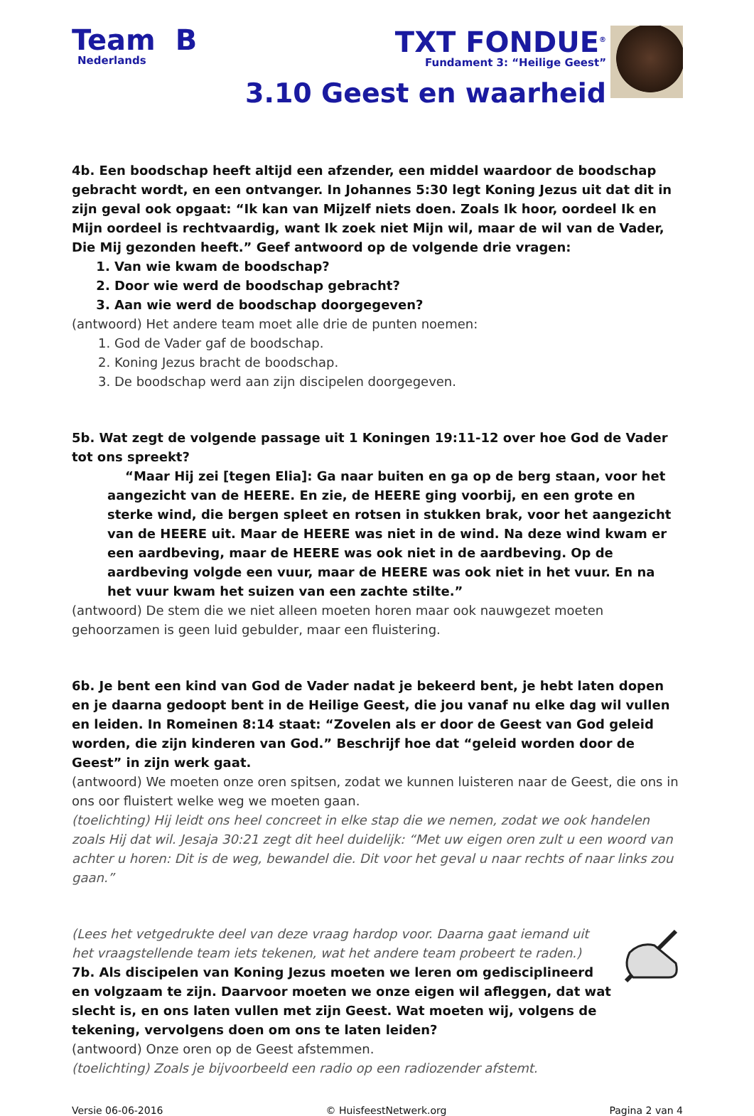Team B
Nederlands
TXT FONDUE<sup>®</sup>
Fundament 3: “Heilige Geest”
3.10 Geest en waarheid
4b. Een boodschap heeft altijd een afzender, een middel waardoor de boodschap gebracht wordt, en een ontvanger. In Johannes 5:30 legt Koning Jezus uit dat dit in zijn geval ook opgaat: “Ik kan van Mijzelf niets doen. Zoals Ik hoor, oordeel Ik en Mijn oordeel is rechtvaardig, want Ik zoek niet Mijn wil, maar de wil van de Vader, Die Mij gezonden heeft.” Geef antwoord op de volgende drie vragen:
1. Van wie kwam de boodschap?
2. Door wie werd de boodschap gebracht?
3. Aan wie werd de boodschap doorgegeven?
(antwoord) Het andere team moet alle drie de punten noemen:
1. God de Vader gaf de boodschap.
2. Koning Jezus bracht de boodschap.
3. De boodschap werd aan zijn discipelen doorgegeven.
5b. Wat zegt de volgende passage uit 1 Koningen 19:11-12 over hoe God de Vader tot ons spreekt?
“Maar Hij zei [tegen Elia]: Ga naar buiten en ga op de berg staan, voor het aangezicht van de HEERE. En zie, de HEERE ging voorbij, en een grote en sterke wind, die bergen spleet en rotsen in stukken brak, voor het aangezicht van de HEERE uit. Maar de HEERE was niet in de wind. Na deze wind kwam er een aardbeving, maar de HEERE was ook niet in de aardbeving. Op de aardbeving volgde een vuur, maar de HEERE was ook niet in het vuur. En na het vuur kwam het suizen van een zachte stilte.”
(antwoord) De stem die we niet alleen moeten horen maar ook nauwgezet moeten gehoorzamen is geen luid gebulder, maar een fluistering.
6b. Je bent een kind van God de Vader nadat je bekeerd bent, je hebt laten dopen en je daarna gedoopt bent in de Heilige Geest, die jou vanaf nu elke dag wil vullen en leiden. In Romeinen 8:14 staat: “Zovelen als er door de Geest van God geleid worden, die zijn kinderen van God.” Beschrijf hoe dat “geleid worden door de Geest” in zijn werk gaat.
(antwoord) We moeten onze oren spitsen, zodat we kunnen luisteren naar de Geest, die ons in ons oor fluistert welke weg we moeten gaan.
(toelichting) Hij leidt ons heel concreet in elke stap die we nemen, zodat we ook handelen zoals Hij dat wil. Jesaja 30:21 zegt dit heel duidelijk: “Met uw eigen oren zult u een woord van achter u horen: Dit is de weg, bewandel die. Dit voor het geval u naar rechts of naar links zou gaan.”
(Lees het vetgedrukte deel van deze vraag hardop voor. Daarna gaat iemand uit het vraagstellende team iets tekenen, wat het andere team probeert te raden.)
7b. Als discipelen van Koning Jezus moeten we leren om gedisciplineerd en volgzaam te zijn. Daarvoor moeten we onze eigen wil afleggen, dat wat slecht is, en ons laten vullen met zijn Geest. Wat moeten wij, volgens de tekening, vervolgens doen om ons te laten leiden?
(antwoord) Onze oren op de Geest afstemmen.
(toelichting) Zoals je bijvoorbeeld een radio op een radiozender afstemt.
Versie 06-06-2016 © HuisfeestNetwerk.org Pagina 2 van 4